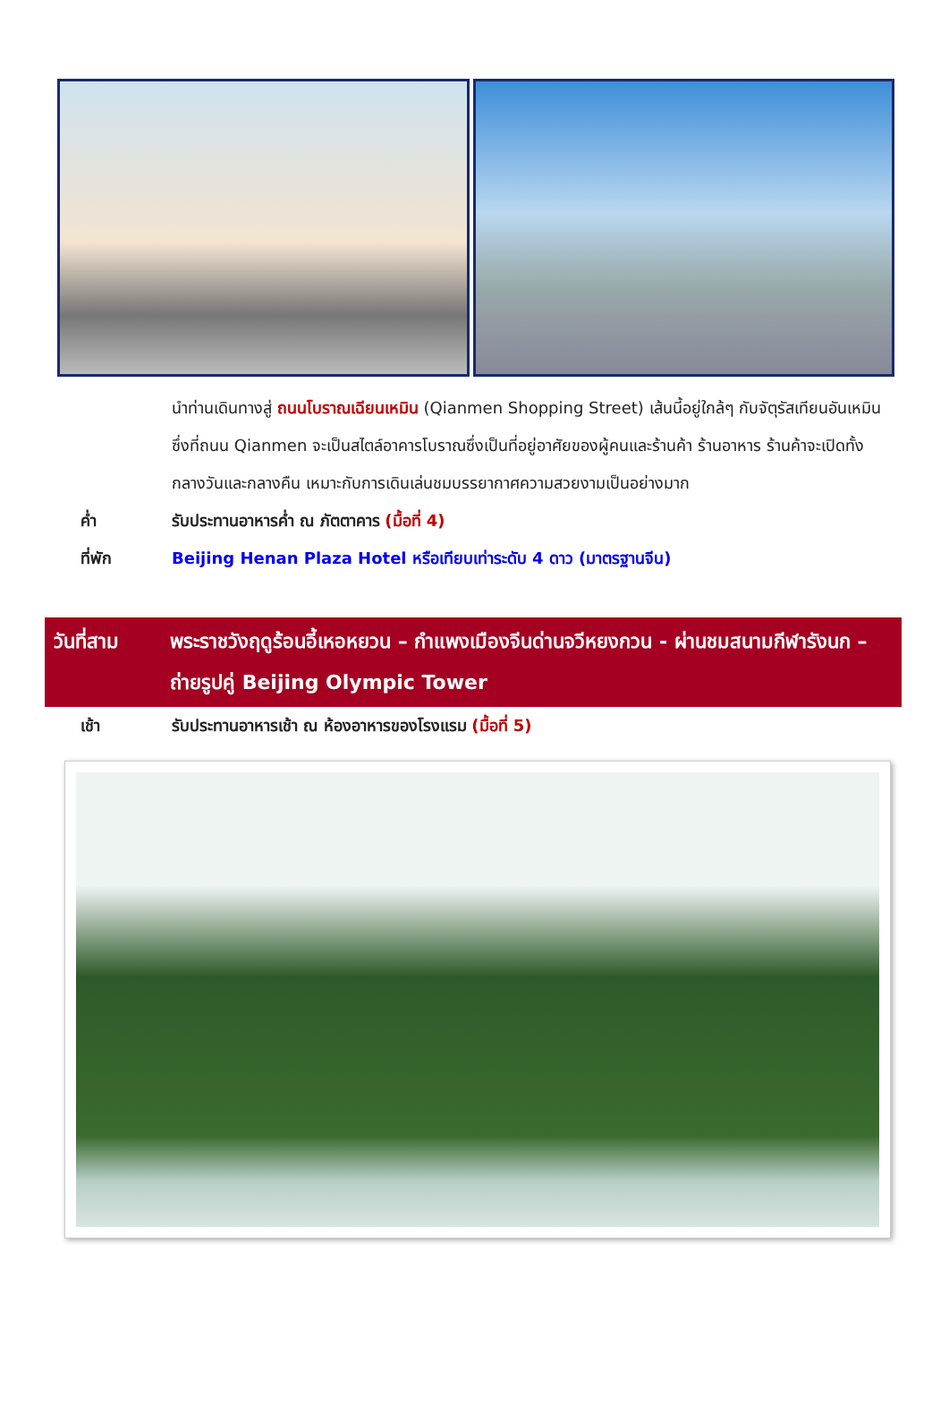นำท่านเดินทางสู่ ถนนโบราณเฉียนเหมิน (Qianmen Shopping Street) เส้นนี้อยู่ใกล้ๆ กับจัตุรัสเทียนอันเหมิน ซึ่งที่ถนน Qianmen จะเป็นสไตล์อาคารโบราณซึ่งเป็นที่อยู่อาศัยของผู้คนและร้านค้า ร้านอาหาร ร้านค้าจะเปิดทั้งกลางวันและกลางคืน เหมาะกับการเดินเล่นชมบรรยากาศความสวยงามเป็นอย่างมาก
ค่ำ รับประทานอาหารค่ำ ณ ภัตตาคาร (มื้อที่ 4)
ที่พัก Beijing Henan Plaza Hotel หรือเทียบเท่าระดับ 4 ดาว (มาตรฐานจีน)
วันที่สาม พระราชวังฤดูร้อนอี้เหอหยวน – กำแพงเมืองจีนด่านจวีหยงกวน - ผ่านชมสนามกีฬารังนก – ถ่ายรูปคู่ Beijing Olympic Tower
เช้า รับประทานอาหารเช้า ณ ห้องอาหารของโรงแรม (มื้อที่ 5)